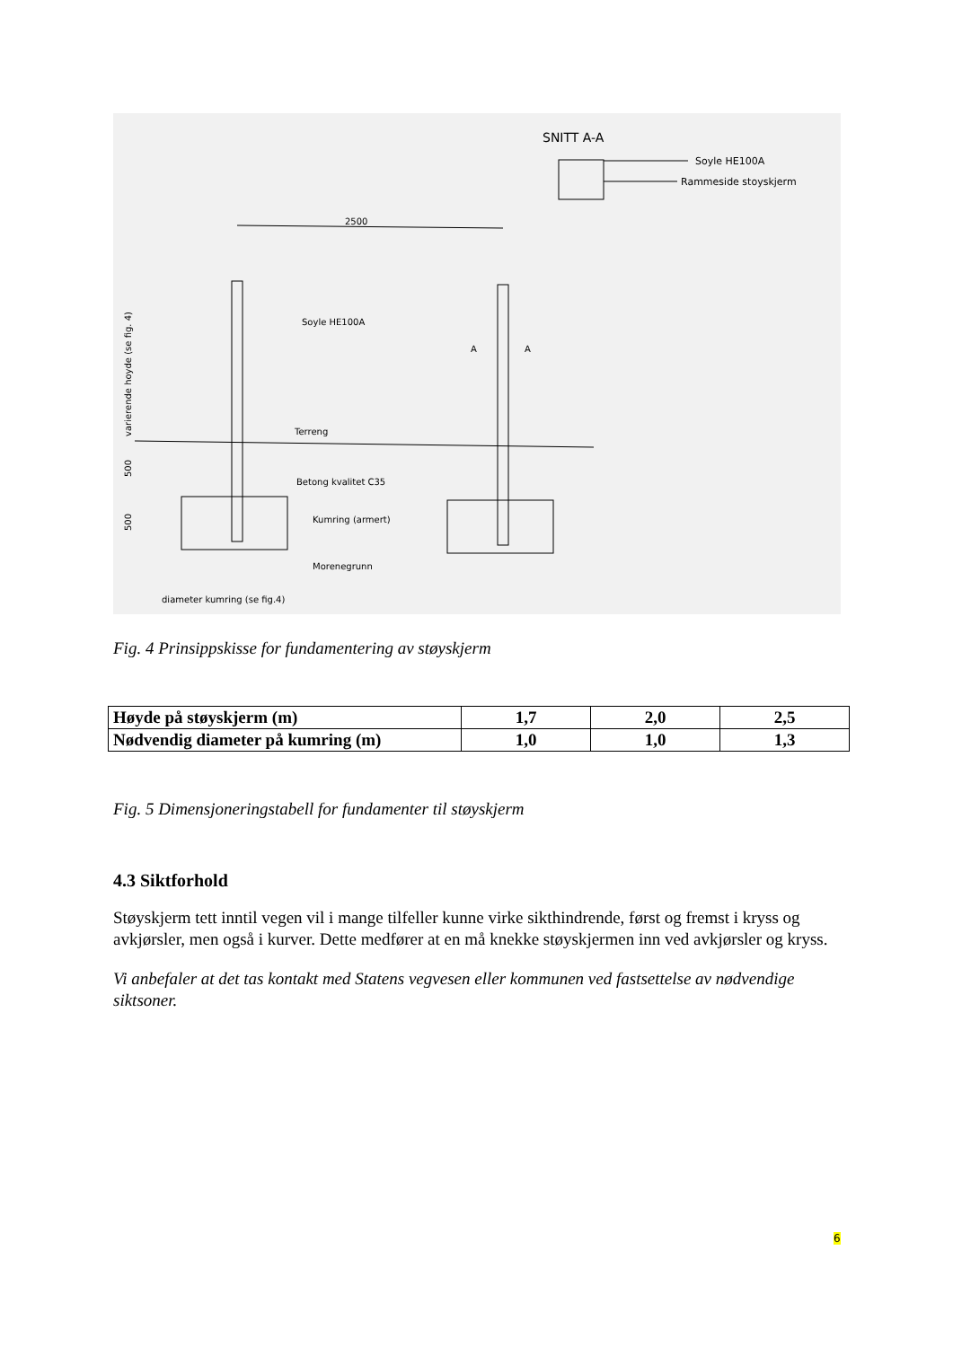SNITT A-A
Soyle HE100A
Rammeside stoyskjerm
2500
Soyle HE100A
Terreng
Betong kvalitet C35
Kumring (armert)
Morenegrunn
diameter kumring (se fig.4)
A
A
varierende hoyde (se fig. 4)
500
500
Fig. 4 Prinsippskisse for fundamentering av støyskjerm
| Høyde på støyskjerm (m) | 1,7 | 2,0 | 2,5 |
| Nødvendig diameter på kumring (m) | 1,0 | 1,0 | 1,3 |
Fig. 5 Dimensjoneringstabell for fundamenter til støyskjerm
4.3 Siktforhold
Støyskjerm tett inntil vegen vil i mange tilfeller kunne virke sikthindrende, først og fremst i kryss og avkjørsler, men også i kurver. Dette medfører at en må knekke støyskjermen inn ved avkjørsler og kryss.
Vi anbefaler at det tas kontakt med Statens vegvesen eller kommunen ved fastsettelse av nødvendige siktsoner.
6